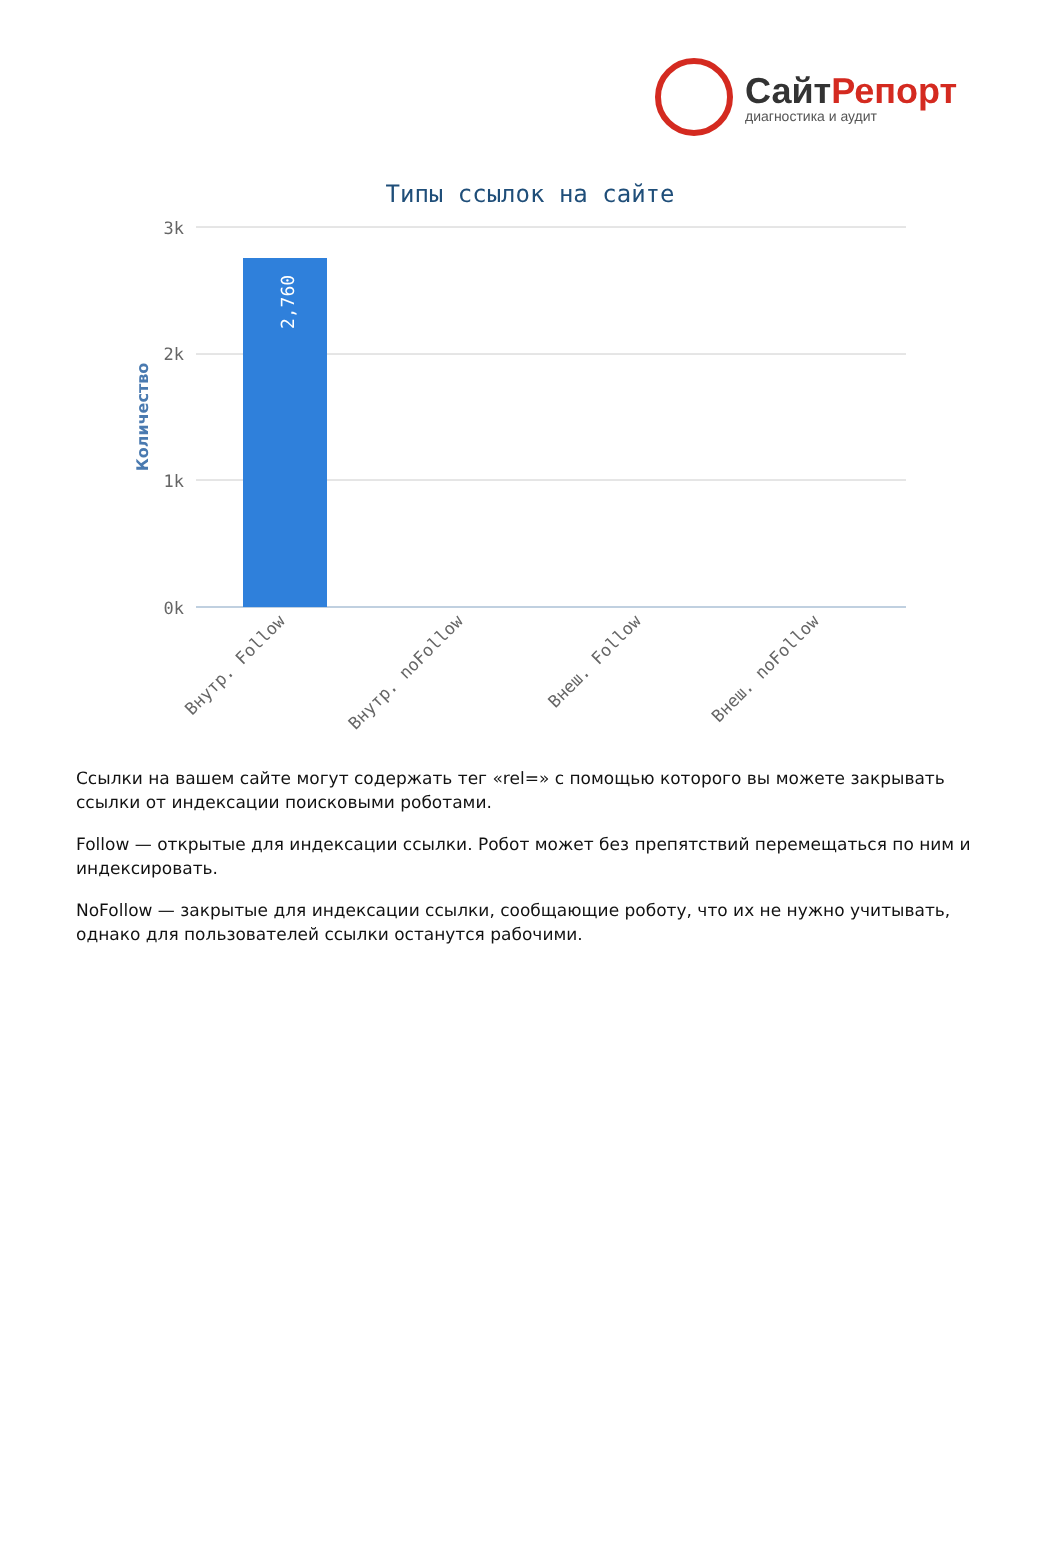СайтРепорт
диагностика и аудит
Типы ссылок на сайте
3k
2k
1k
0k
Количество
2,760
Внутр. Follow
Внутр. noFollow
Внеш. Follow
Внеш. noFollow
Ссылки на вашем сайте могут содержать тег «rel=» с помощью которого вы можете закрывать ссылки от индексации поисковыми роботами.
Follow — открытые для индексации ссылки. Робот может без препятствий перемещаться по ним и индексировать.
NoFollow — закрытые для индексации ссылки, сообщающие роботу, что их не нужно учитывать, однако для пользователей ссылки останутся рабочими.